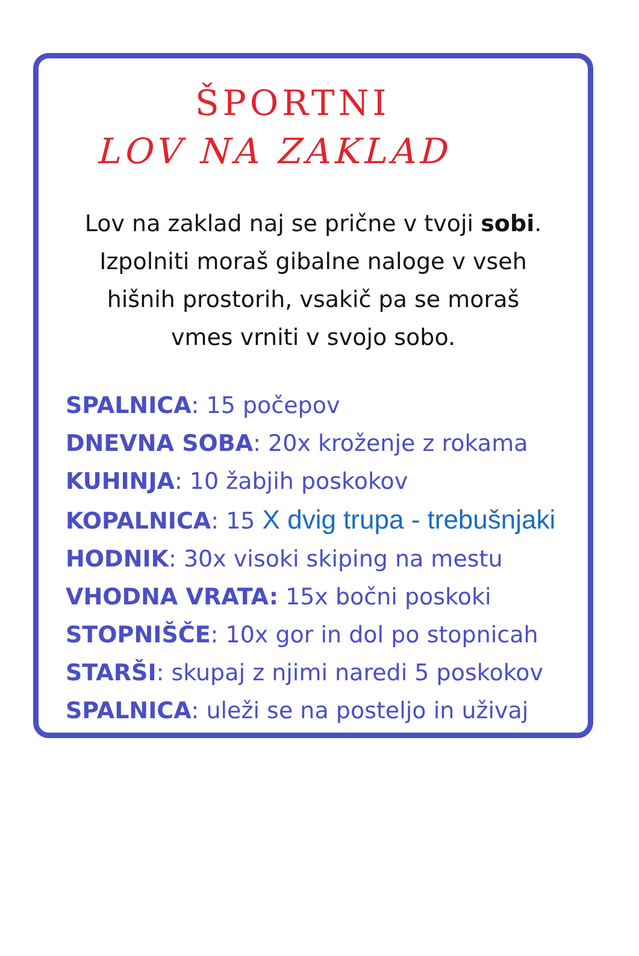ŠPORTNI
LOV NA ZAKLAD
Lov na zaklad naj se prične v tvoji sobi.
Izpolniti moraš gibalne naloge v vseh
hišnih prostorih, vsakič pa se moraš
vmes vrniti v svojo sobo.
SPALNICA: 15 počepov
DNEVNA SOBA: 20x kroženje z rokama
KUHINJA: 10 žabjih poskokov
KOPALNICA: 15 X dvig trupa - trebušnjaki
HODNIK: 30x visoki skiping na mestu
VHODNA VRATA: 15x bočni poskoki
STOPNIŠČE: 10x gor in dol po stopnicah
STARŠI: skupaj z njimi naredi 5 poskokov
SPALNICA: uleži se na posteljo in uživaj